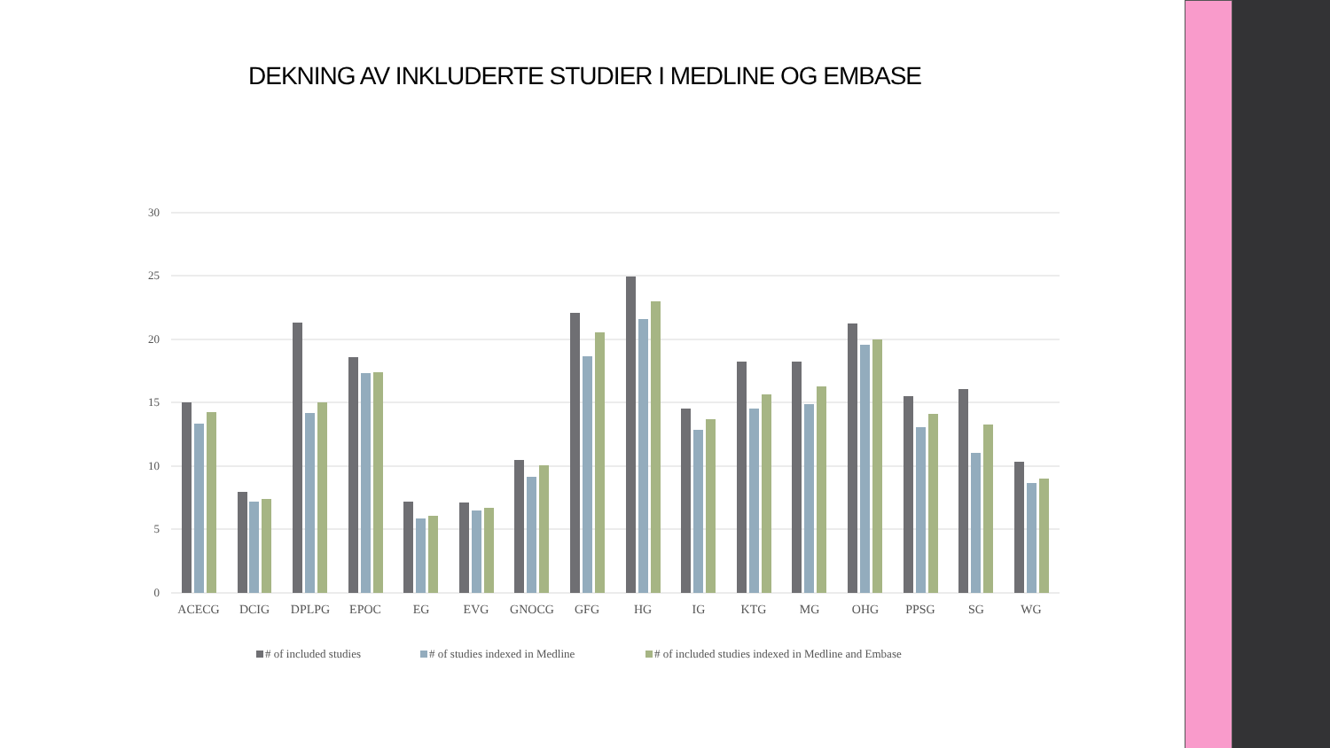DEKNING AV INKLUDERTE STUDIER I MEDLINE OG EMBASE
30
25
20
15
10
5
0
ACECG
DCIG
DPLPG
EPOC
EG
EVG
GNOCG
GFG
HG
IG
KTG
MG
OHG
PPSG
SG
WG
# of included studies
# of studies indexed in Medline
# of included studies indexed in Medline and Embase